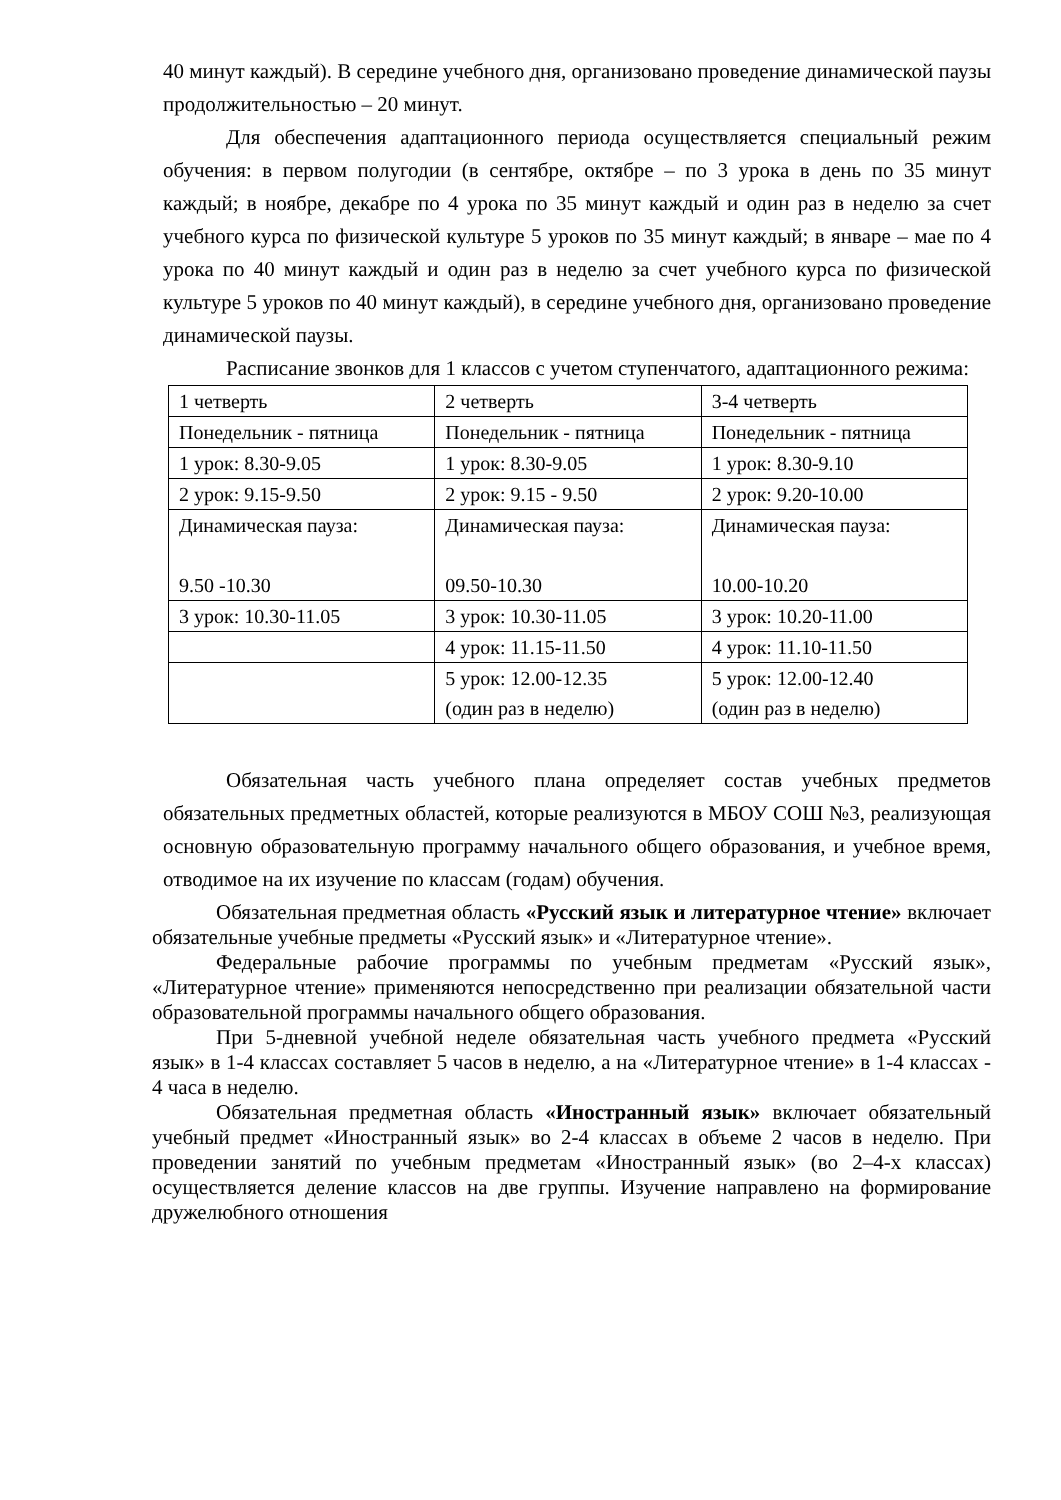40 минут каждый). В середине учебного дня, организовано проведение динамической паузы продолжительностью – 20 минут.
Для обеспечения адаптационного периода осуществляется специальный режим обучения: в первом полугодии (в сентябре, октябре – по 3 урока в день по 35 минут каждый; в ноябре, декабре по 4 урока по 35 минут каждый и один раз в неделю за счет учебного курса по физической культуре 5 уроков по 35 минут каждый; в январе – мае по 4 урока по 40 минут каждый и один раз в неделю за счет учебного курса по физической культуре 5 уроков по 40 минут каждый), в середине учебного дня, организовано проведение динамической паузы.
Расписание звонков для 1 классов с учетом ступенчатого, адаптационного режима:
| 1 четверть | 2 четверть | 3-4 четверть |
| Понедельник - пятница | Понедельник - пятница | Понедельник - пятница |
| 1 урок: 8.30-9.05 | 1 урок: 8.30-9.05 | 1 урок: 8.30-9.10 |
| 2 урок: 9.15-9.50 | 2 урок: 9.15 - 9.50 | 2 урок: 9.20-10.00 |
| Динамическая пауза: 9.50 -10.30 | Динамическая пауза: 09.50-10.30 | Динамическая пауза: 10.00-10.20 |
| 3 урок: 10.30-11.05 | 3 урок: 10.30-11.05 | 3 урок: 10.20-11.00 |
| | 4 урок: 11.15-11.50 | 4 урок: 11.10-11.50 |
| | 5 урок: 12.00-12.35 (один раз в неделю) | 5 урок: 12.00-12.40 (один раз в неделю) |
Обязательная часть учебного плана определяет состав учебных предметов обязательных предметных областей, которые реализуются в МБОУ СОШ №3, реализующая основную образовательную программу начального общего образования, и учебное время, отводимое на их изучение по классам (годам) обучения.
Обязательная предметная область «Русский язык и литературное чтение» включает обязательные учебные предметы «Русский язык» и «Литературное чтение».
Федеральные рабочие программы по учебным предметам «Русский язык», «Литературное чтение» применяются непосредственно при реализации обязательной части образовательной программы начального общего образования.
При 5-дневной учебной неделе обязательная часть учебного предмета «Русский язык» в 1-4 классах составляет 5 часов в неделю, а на «Литературное чтение» в 1-4 классах - 4 часа в неделю.
Обязательная предметная область «Иностранный язык» включает обязательный учебный предмет «Иностранный язык» во 2-4 классах в объеме 2 часов в неделю. При проведении занятий по учебным предметам «Иностранный язык» (во 2–4-х классах) осуществляется деление классов на две группы. Изучение направлено на формирование дружелюбного отношения